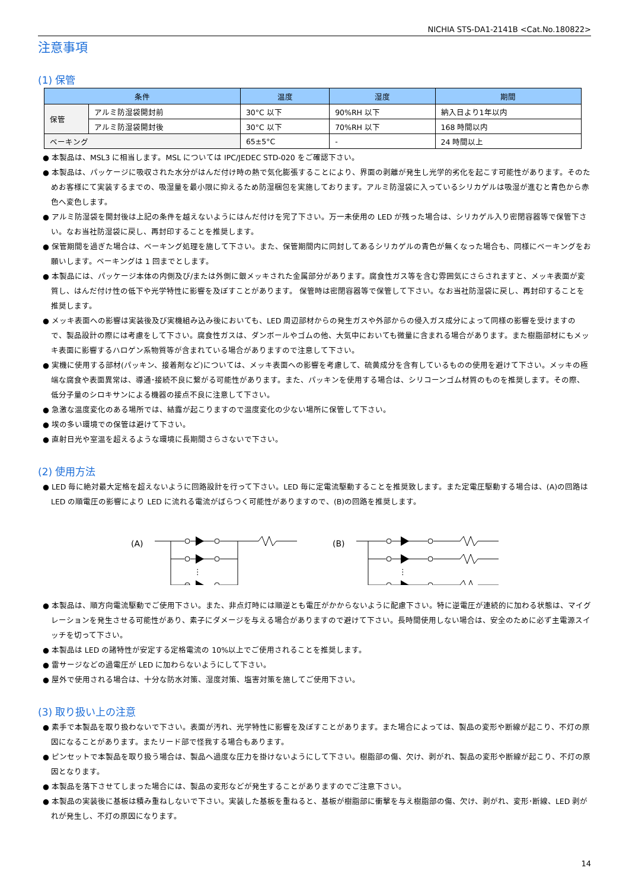NICHIA STS-DA1-2141B <Cat.No.180822>
注意事項
(1) 保管
| 条件 | | 温度 | 湿度 | 期間 |
| --- | --- | --- | --- | --- |
| 保管 | アルミ防湿袋開封前 | 30°C 以下 | 90%RH 以下 | 納入日より1年以内 |
| | アルミ防湿袋開封後 | 30°C 以下 | 70%RH 以下 | 168 時間以内 |
| ベーキング | | 65±5°C | - | 24 時間以上 |
● 本製品は、MSL3 に相当します。MSL については IPC/JEDEC STD-020 をご確認下さい。
● 本製品は、パッケージに吸収された水分がはんだ付け時の熱で気化膨張することにより、界面の剥離が発生し光学的劣化を起こす可能性があります。そのためお客様にて実装するまでの、吸湿量を最小限に抑えるため防湿梱包を実施しております。アルミ防湿袋に入っているシリカゲルは吸湿が進むと青色から赤色へ変色します。
● アルミ防湿袋を開封後は上記の条件を越えないようにはんだ付けを完了下さい。万一未使用の LED が残った場合は、シリカゲル入り密閉容器等で保管下さい。なお当社防湿袋に戻し、再封印することを推奨します。
● 保管期間を過ぎた場合は、ベーキング処理を施して下さい。また、保管期間内に同封してあるシリカゲルの青色が無くなった場合も、同様にベーキングをお願いします。ベーキングは 1 回までとします。
● 本製品には、パッケージ本体の内側及び/または外側に銀メッキされた金属部分があります。腐食性ガス等を含む雰囲気にさらされますと、メッキ表面が変質し、はんだ付け性の低下や光学特性に影響を及ぼすことがあります。 保管時は密閉容器等で保管して下さい。なお当社防湿袋に戻し、再封印することを推奨します。
● メッキ表面への影響は実装後及び実機組み込み後においても、LED 周辺部材からの発生ガスや外部からの侵入ガス成分によって同様の影響を受けますので、製品設計の際には考慮をして下さい。腐食性ガスは、ダンボールやゴムの他、大気中においても微量に含まれる場合があります。また樹脂部材にもメッキ表面に影響するハロゲン系物質等が含まれている場合がありますので注意して下さい。
● 実機に使用する部材(パッキン、接着剤など)については、メッキ表面への影響を考慮して、硫黄成分を含有しているものの使用を避けて下さい。メッキの極端な腐食や表面異常は、導通･接続不良に繋がる可能性があります。また、パッキンを使用する場合は、シリコーンゴム材質のものを推奨します。その際、低分子量のシロキサンによる機器の接点不良に注意して下さい。
● 急激な温度変化のある場所では、結露が起こりますので温度変化の少ない場所に保管して下さい。
● 埃の多い環境での保管は避けて下さい。
● 直射日光や室温を超えるような環境に長期間さらさないで下さい。
(2) 使用方法
● LED 毎に絶対最大定格を超えないように回路設計を行って下さい。LED 毎に定電流駆動することを推奨致します。また定電圧駆動する場合は、(A)の回路は LED の順電圧の影響により LED に流れる電流がばらつく可能性がありますので、(B)の回路を推奨します。
(A)
⋮
(B)
⋮
● 本製品は、順方向電流駆動でご使用下さい。また、非点灯時には順逆とも電圧がかからないように配慮下さい。特に逆電圧が連続的に加わる状態は、マイグレーションを発生させる可能性があり、素子にダメージを与える場合がありますので避けて下さい。長時間使用しない場合は、安全のために必ず主電源スイッチを切って下さい。
● 本製品は LED の諸特性が安定する定格電流の 10%以上でご使用されることを推奨します。
● 雷サージなどの過電圧が LED に加わらないようにして下さい。
● 屋外で使用される場合は、十分な防水対策、湿度対策、塩害対策を施してご使用下さい。
(3) 取り扱い上の注意
● 素手で本製品を取り扱わないで下さい。表面が汚れ、光学特性に影響を及ぼすことがあります。また場合によっては、製品の変形や断線が起こり、不灯の原因になることがあります。またリード部で怪我する場合もあります。
● ピンセットで本製品を取り扱う場合は、製品へ過度な圧力を掛けないようにして下さい。樹脂部の傷、欠け、剥がれ、製品の変形や断線が起こり、不灯の原因となります。
● 本製品を落下させてしまった場合には、製品の変形などが発生することがありますのでご注意下さい。
● 本製品の実装後に基板は積み重ねしないで下さい。実装した基板を重ねると、基板が樹脂部に衝撃を与え樹脂部の傷、欠け、剥がれ、変形･断線、LED 剥がれが発生し、不灯の原因になります。
14